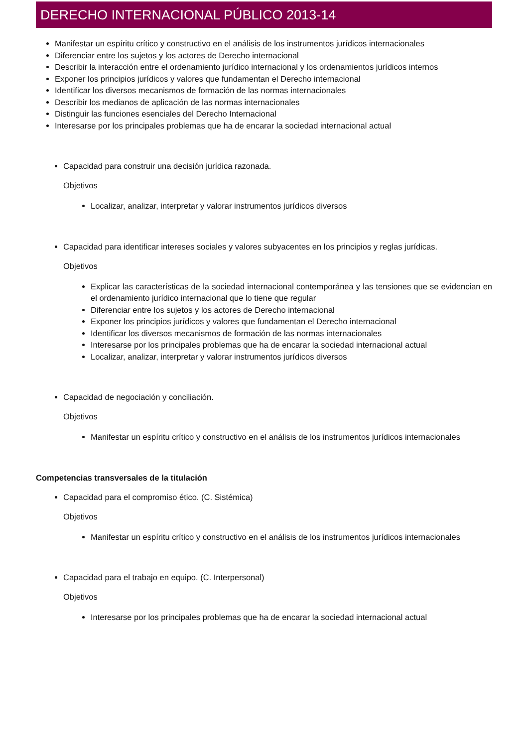DERECHO INTERNACIONAL PÚBLICO 2013-14
Manifestar un espíritu crítico y constructivo en el análisis de los instrumentos jurídicos internacionales
Diferenciar entre los sujetos y los actores de Derecho internacional
Describir la interacción entre el ordenamiento jurídico internacional y los ordenamientos jurídicos internos
Exponer los principios jurídicos y valores que fundamentan el Derecho internacional
Identificar los diversos mecanismos de formación de las normas internacionales
Describir los medianos de aplicación de las normas internacionales
Distinguir las funciones esenciales del Derecho Internacional
Interesarse por los principales problemas que ha de encarar la sociedad internacional actual
Capacidad para construir una decisión jurídica razonada.
Objetivos
Localizar, analizar, interpretar y valorar instrumentos jurídicos diversos
Capacidad para identificar intereses sociales y valores subyacentes en los principios y reglas jurídicas.
Objetivos
Explicar las características de la sociedad internacional contemporánea y las tensiones que se evidencian en el ordenamiento jurídico internacional que lo tiene que regular
Diferenciar entre los sujetos y los actores de Derecho internacional
Exponer los principios jurídicos y valores que fundamentan el Derecho internacional
Identificar los diversos mecanismos de formación de las normas internacionales
Interesarse por los principales problemas que ha de encarar la sociedad internacional actual
Localizar, analizar, interpretar y valorar instrumentos jurídicos diversos
Capacidad de negociación y conciliación.
Objetivos
Manifestar un espíritu crítico y constructivo en el análisis de los instrumentos jurídicos internacionales
Competencias transversales de la titulación
Capacidad para el compromiso ético. (C. Sistémica)
Objetivos
Manifestar un espíritu crítico y constructivo en el análisis de los instrumentos jurídicos internacionales
Capacidad para el trabajo en equipo. (C. Interpersonal)
Objetivos
Interesarse por los principales problemas que ha de encarar la sociedad internacional actual